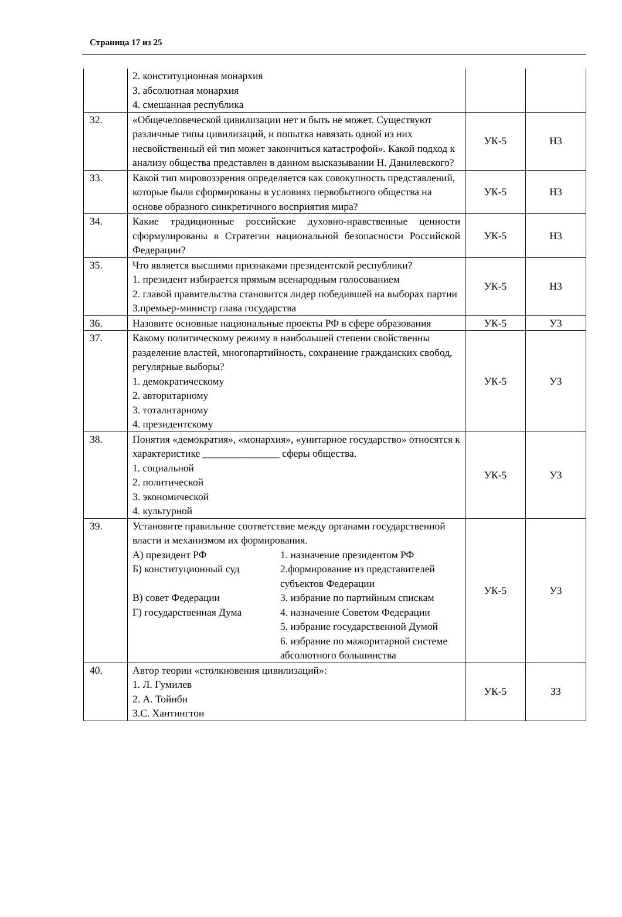Страница 17 из 25
| | 2. конституционная монархия 3. абсолютная монархия 4. смешанная республика | | |
| 32. | «Общечеловеческой цивилизации нет и быть не может. Существуют различные типы цивилизаций, и попытка навязать одной из них несвойственный ей тип может закончиться катастрофой». Какой подход к анализу общества представлен в данном высказывании Н. Данилевского? | УК-5 | Н3 |
| 33. | Какой тип мировоззрения определяется как совокупность представлений, которые были сформированы в условиях первобытного общества на основе образного синкретичного восприятия мира? | УК-5 | Н3 |
| 34. | Какие традиционные российские духовно-нравственные ценности сформулированы в Стратегии национальной безопасности Российской Федерации? | УК-5 | Н3 |
| 35. | Что является высшими признаками президентской республики? 1. президент избирается прямым всенародным голосованием 2. главой правительства становится лидер победившей на выборах партии 3.премьер-министр глава государства | УК-5 | Н3 |
| 36. | Назовите основные национальные проекты РФ в сфере образования | УК-5 | У3 |
| 37. | Какому политическому режиму в наибольшей степени свойственны разделение властей, многопартийность, сохранение гражданских свобод, регулярные выборы? 1. демократическому 2. авторитарному 3. тоталитарному 4. президентскому | УК-5 | У3 |
| 38. | Понятия «демократия», «монархия», «унитарное государство» относятся к характеристике _______________ сферы общества. 1. социальной 2. политической 3. экономической 4. культурной | УК-5 | У3 |
| 39. | Установите правильное соответствие между органами государственной власти и механизмом их формирования. А) президент РФ 1. назначение президентом РФ Б) конституционный суд 2.формирование из представителей субъектов Федерации В) совет Федерации 3. избрание по партийным спискам Г) государственная Дума 4. назначение Советом Федерации 5. избрание государственной Думой 6. избрание по мажоритарной системе абсолютного большинства | УК-5 | У3 |
| 40. | Автор теории «столкновения цивилизаций»: 1. Л. Гумилев 2. А. Тойнби 3.С. Хантингтон | УК-5 | З3 |